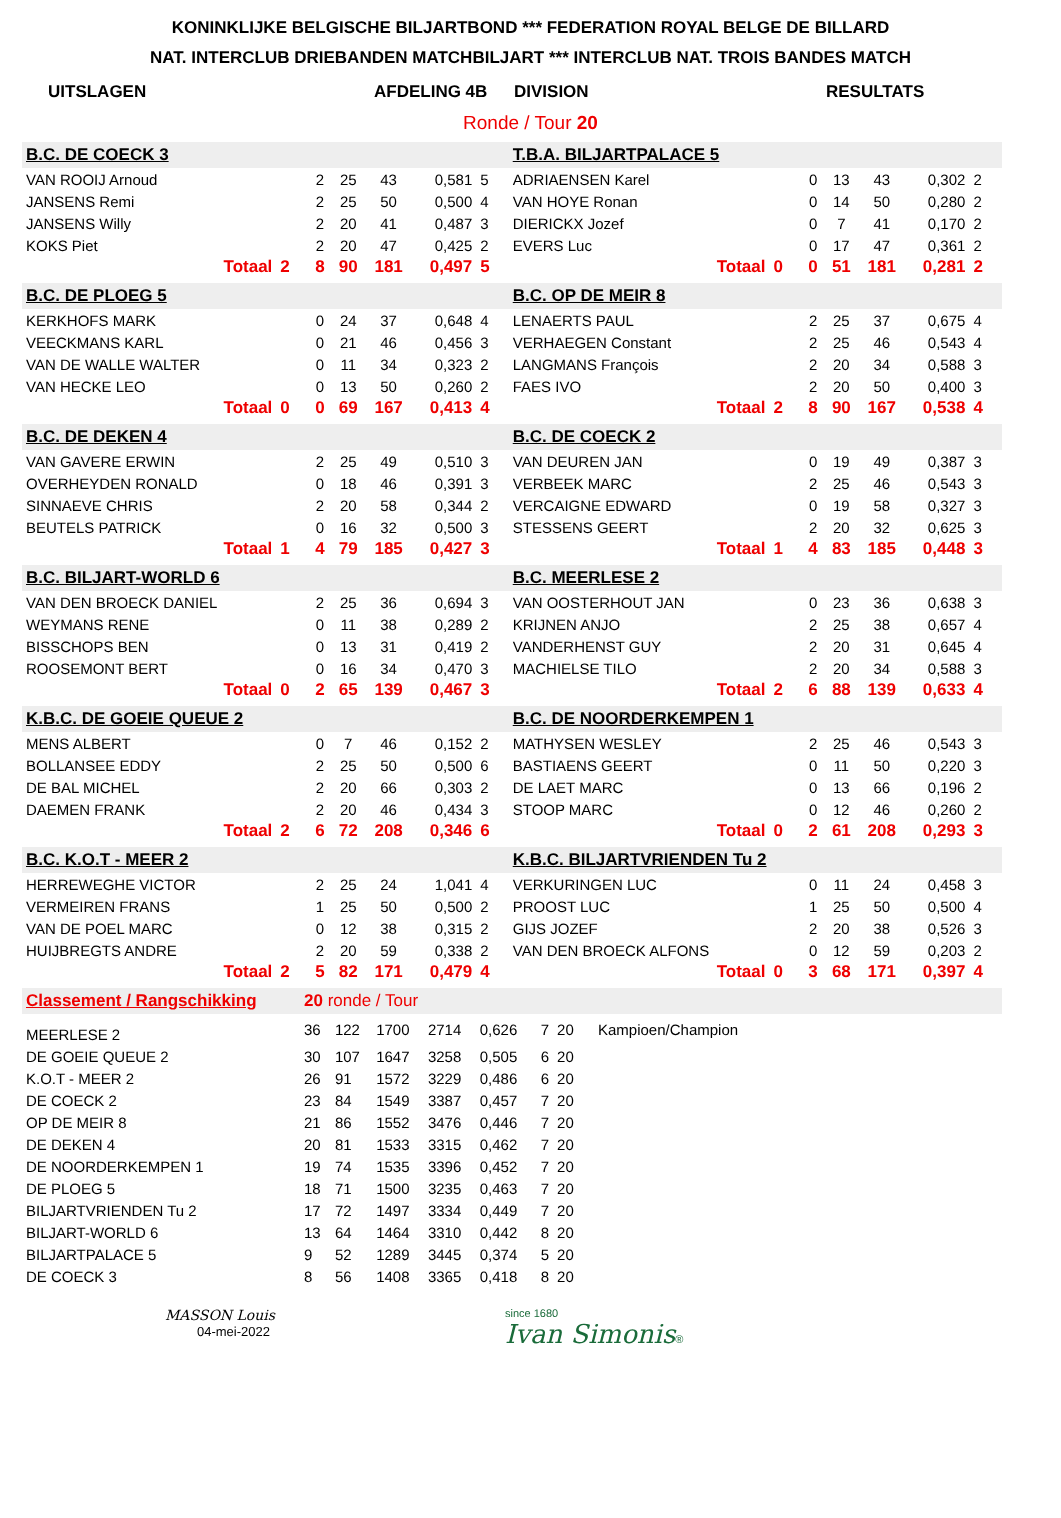KONINKLIJKE BELGISCHE BILJARTBOND *** FEDERATION ROYAL BELGE DE BILLARD
NAT. INTERCLUB DRIEBANDEN MATCHBILJART *** INTERCLUB NAT. TROIS BANDES MATCH
UITSLAGEN AFDELING 4B DIVISION RESULTATS
Ronde / Tour 20
| B.C. DE COECK 3 | | | | | | | | | T.B.A. BILJARTPALACE 5 | | | | | | | | |
| VAN ROOIJ Arnoud | | | 2 | 25 | 43 | 0,581 | 5 | | ADRIAENSEN Karel | | | 0 | 13 | 43 | 0,302 | 2 | |
| JANSENS Remi | | | 2 | 25 | 50 | 0,500 | 4 | | VAN HOYE Ronan | | | 0 | 14 | 50 | 0,280 | 2 | |
| JANSENS Willy | | | 2 | 20 | 41 | 0,487 | 3 | | DIERICKX Jozef | | | 0 | 7 | 41 | 0,170 | 2 | |
| KOKS Piet | | | 2 | 20 | 47 | 0,425 | 2 | | EVERS Luc | | | 0 | 17 | 47 | 0,361 | 2 | |
| Totaal | 2 | | 8 | 90 | 181 | 0,497 | 5 | | Totaal | 0 | | 0 | 51 | 181 | 0,281 | 2 | |
| B.C. DE PLOEG 5 | | | | | | | | | B.C. OP DE MEIR 8 | | | | | | | | |
| KERKHOFS MARK | | | 0 | 24 | 37 | 0,648 | 4 | | LENAERTS PAUL | | | 2 | 25 | 37 | 0,675 | 4 | |
| VEECKMANS KARL | | | 0 | 21 | 46 | 0,456 | 3 | | VERHAEGEN Constant | | | 2 | 25 | 46 | 0,543 | 4 | |
| VAN DE WALLE WALTER | | | 0 | 11 | 34 | 0,323 | 2 | | LANGMANS François | | | 2 | 20 | 34 | 0,588 | 3 | |
| VAN HECKE LEO | | | 0 | 13 | 50 | 0,260 | 2 | | FAES IVO | | | 2 | 20 | 50 | 0,400 | 3 | |
| Totaal | 0 | | 0 | 69 | 167 | 0,413 | 4 | | Totaal | 2 | | 8 | 90 | 167 | 0,538 | 4 | |
| B.C. DE DEKEN 4 | | | | | | | | | B.C. DE COECK 2 | | | | | | | | |
| VAN GAVERE ERWIN | | | 2 | 25 | 49 | 0,510 | 3 | | VAN DEUREN JAN | | | 0 | 19 | 49 | 0,387 | 3 | |
| OVERHEYDEN RONALD | | | 0 | 18 | 46 | 0,391 | 3 | | VERBEEK MARC | | | 2 | 25 | 46 | 0,543 | 3 | |
| SINNAEVE CHRIS | | | 2 | 20 | 58 | 0,344 | 2 | | VERCAIGNE EDWARD | | | 0 | 19 | 58 | 0,327 | 3 | |
| BEUTELS PATRICK | | | 0 | 16 | 32 | 0,500 | 3 | | STESSENS GEERT | | | 2 | 20 | 32 | 0,625 | 3 | |
| Totaal | 1 | | 4 | 79 | 185 | 0,427 | 3 | | Totaal | 1 | | 4 | 83 | 185 | 0,448 | 3 | |
| B.C. BILJART-WORLD 6 | | | | | | | | | B.C. MEERLESE 2 | | | | | | | | |
| VAN DEN BROECK DANIEL | | | 2 | 25 | 36 | 0,694 | 3 | | VAN OOSTERHOUT JAN | | | 0 | 23 | 36 | 0,638 | 3 | |
| WEYMANS RENE | | | 0 | 11 | 38 | 0,289 | 2 | | KRIJNEN ANJO | | | 2 | 25 | 38 | 0,657 | 4 | |
| BISSCHOPS BEN | | | 0 | 13 | 31 | 0,419 | 2 | | VANDERHENST GUY | | | 2 | 20 | 31 | 0,645 | 4 | |
| ROOSEMONT BERT | | | 0 | 16 | 34 | 0,470 | 3 | | MACHIELSE TILO | | | 2 | 20 | 34 | 0,588 | 3 | |
| Totaal | 0 | | 2 | 65 | 139 | 0,467 | 3 | | Totaal | 2 | | 6 | 88 | 139 | 0,633 | 4 | |
| K.B.C. DE GOEIE QUEUE 2 | | | | | | | | | B.C. DE NOORDERKEMPEN 1 | | | | | | | | |
| MENS ALBERT | | | 0 | 7 | 46 | 0,152 | 2 | | MATHYSEN WESLEY | | | 2 | 25 | 46 | 0,543 | 3 | |
| BOLLANSEE EDDY | | | 2 | 25 | 50 | 0,500 | 6 | | BASTIAENS GEERT | | | 0 | 11 | 50 | 0,220 | 3 | |
| DE BAL MICHEL | | | 2 | 20 | 66 | 0,303 | 2 | | DE LAET MARC | | | 0 | 13 | 66 | 0,196 | 2 | |
| DAEMEN FRANK | | | 2 | 20 | 46 | 0,434 | 3 | | STOOP MARC | | | 0 | 12 | 46 | 0,260 | 2 | |
| Totaal | 2 | | 6 | 72 | 208 | 0,346 | 6 | | Totaal | 0 | | 2 | 61 | 208 | 0,293 | 3 | |
| B.C. K.O.T - MEER 2 | | | | | | | | | K.B.C. BILJARTVRIENDEN Tu 2 | | | | | | | | |
| HERREWEGHE VICTOR | | | 2 | 25 | 24 | 1,041 | 4 | | VERKURINGEN LUC | | | 0 | 11 | 24 | 0,458 | 3 | |
| VERMEIREN FRANS | | | 1 | 25 | 50 | 0,500 | 2 | | PROOST LUC | | | 1 | 25 | 50 | 0,500 | 4 | |
| VAN DE POEL MARC | | | 0 | 12 | 38 | 0,315 | 2 | | GIJS JOZEF | | | 2 | 20 | 38 | 0,526 | 3 | |
| HUIJBREGTS ANDRE | | | 2 | 20 | 59 | 0,338 | 2 | | VAN DEN BROECK ALFONS | | | 0 | 12 | 59 | 0,203 | 2 | |
| Totaal | 2 | | 5 | 82 | 171 | 0,479 | 4 | | Totaal | 0 | | 3 | 68 | 171 | 0,397 | 4 | |
| Classement / Rangschikking | 20 ronde / Tour | | | | | | | | |
| MEERLESE 2 | 36 | 122 | 1700 | 2714 | 0,626 | 7 | 20 | | Kampioen/Champion |
| DE GOEIE QUEUE 2 | 30 | 107 | 1647 | 3258 | 0,505 | 6 | 20 | | |
| K.O.T - MEER 2 | 26 | 91 | 1572 | 3229 | 0,486 | 6 | 20 | | |
| DE COECK 2 | 23 | 84 | 1549 | 3387 | 0,457 | 7 | 20 | | |
| OP DE MEIR 8 | 21 | 86 | 1552 | 3476 | 0,446 | 7 | 20 | | |
| DE DEKEN 4 | 20 | 81 | 1533 | 3315 | 0,462 | 7 | 20 | | |
| DE NOORDERKEMPEN 1 | 19 | 74 | 1535 | 3396 | 0,452 | 7 | 20 | | |
| DE PLOEG 5 | 18 | 71 | 1500 | 3235 | 0,463 | 7 | 20 | | |
| BILJARTVRIENDEN Tu 2 | 17 | 72 | 1497 | 3334 | 0,449 | 7 | 20 | | |
| BILJART-WORLD 6 | 13 | 64 | 1464 | 3310 | 0,442 | 8 | 20 | | |
| BILJARTPALACE 5 | 9 | 52 | 1289 | 3445 | 0,374 | 5 | 20 | | |
| DE COECK 3 | 8 | 56 | 1408 | 3365 | 0,418 | 8 | 20 | | |
MASSON Louis
04-mei-2022
since 1680
Ivan Simonis®